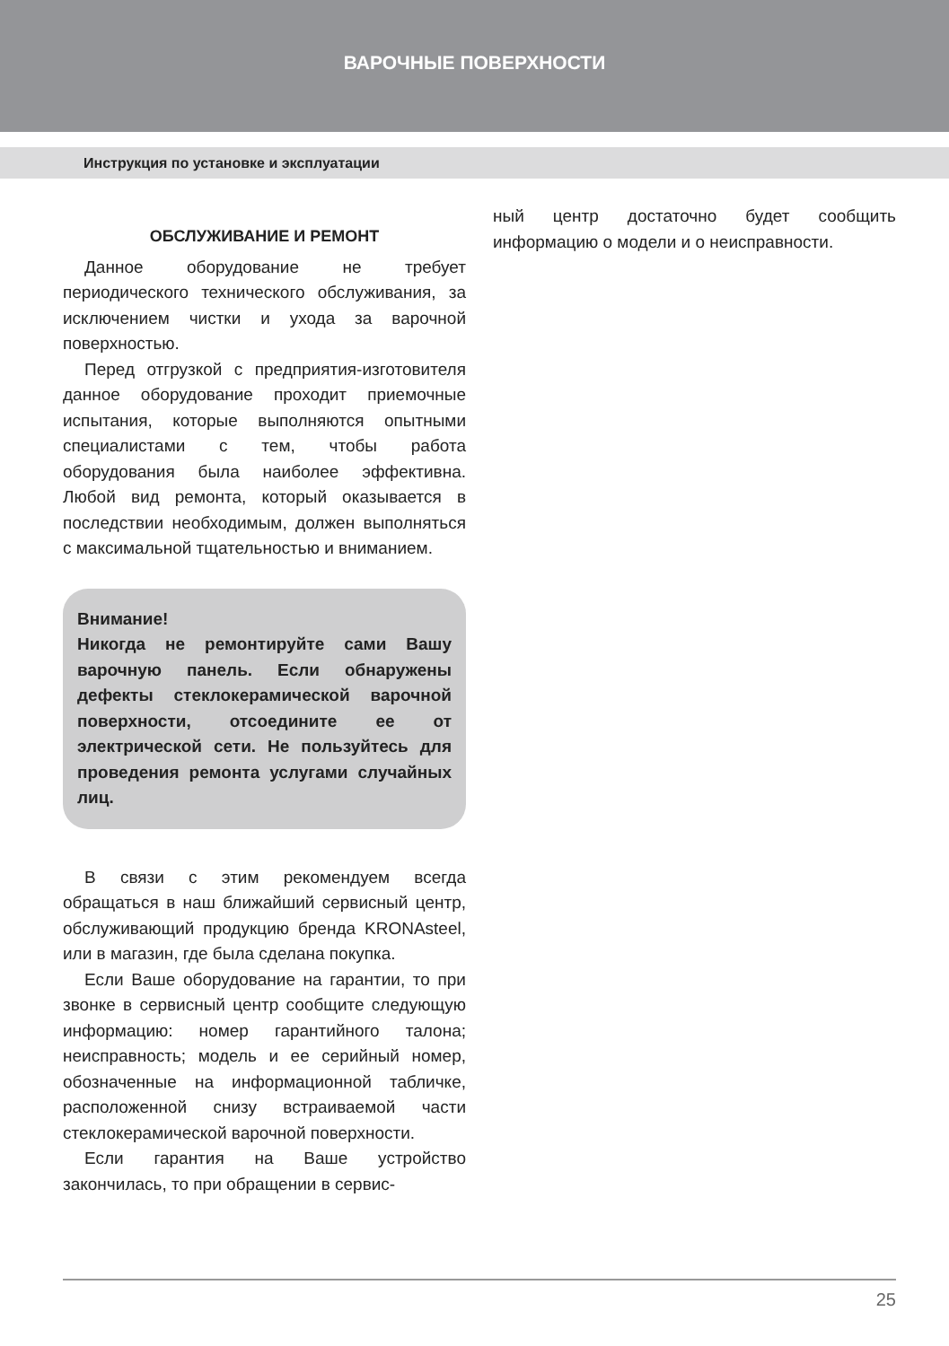ВАРОЧНЫЕ ПОВЕРХНОСТИ
Инструкция по установке и эксплуатации
ОБСЛУЖИВАНИЕ И РЕМОНТ
Данное оборудование не требует периодического технического обслуживания, за исключением чистки и ухода за варочной поверхностью.
Перед отгрузкой с предприятия-изготовителя данное оборудование проходит приемочные испытания, которые выполняются опытными специалистами с тем, чтобы работа оборудования была наиболее эффективна. Любой вид ремонта, который оказывается в последствии необходимым, должен выполняться с максимальной тщательностью и вниманием.
Внимание!
Никогда не ремонтируйте сами Вашу варочную панель. Если обнаружены дефекты стеклокерамической варочной поверхности, отсоедините ее от электрической сети. Не пользуйтесь для проведения ремонта услугами случайных лиц.
В связи с этим рекомендуем всегда обращаться в наш ближайший сервисный центр, обслуживающий продукцию бренда KRONAsteel, или в магазин, где была сделана покупка.
Если Ваше оборудование на гарантии, то при звонке в сервисный центр сообщите следующую информацию: номер гарантийного талона; неисправность; модель и ее серийный номер, обозначенные на информационной табличке, расположенной снизу встраиваемой части стеклокерамической варочной поверхности.
Если гарантия на Ваше устройство закончилась, то при обращении в сервис-
ный центр достаточно будет сообщить информацию о модели и о неисправности.
25